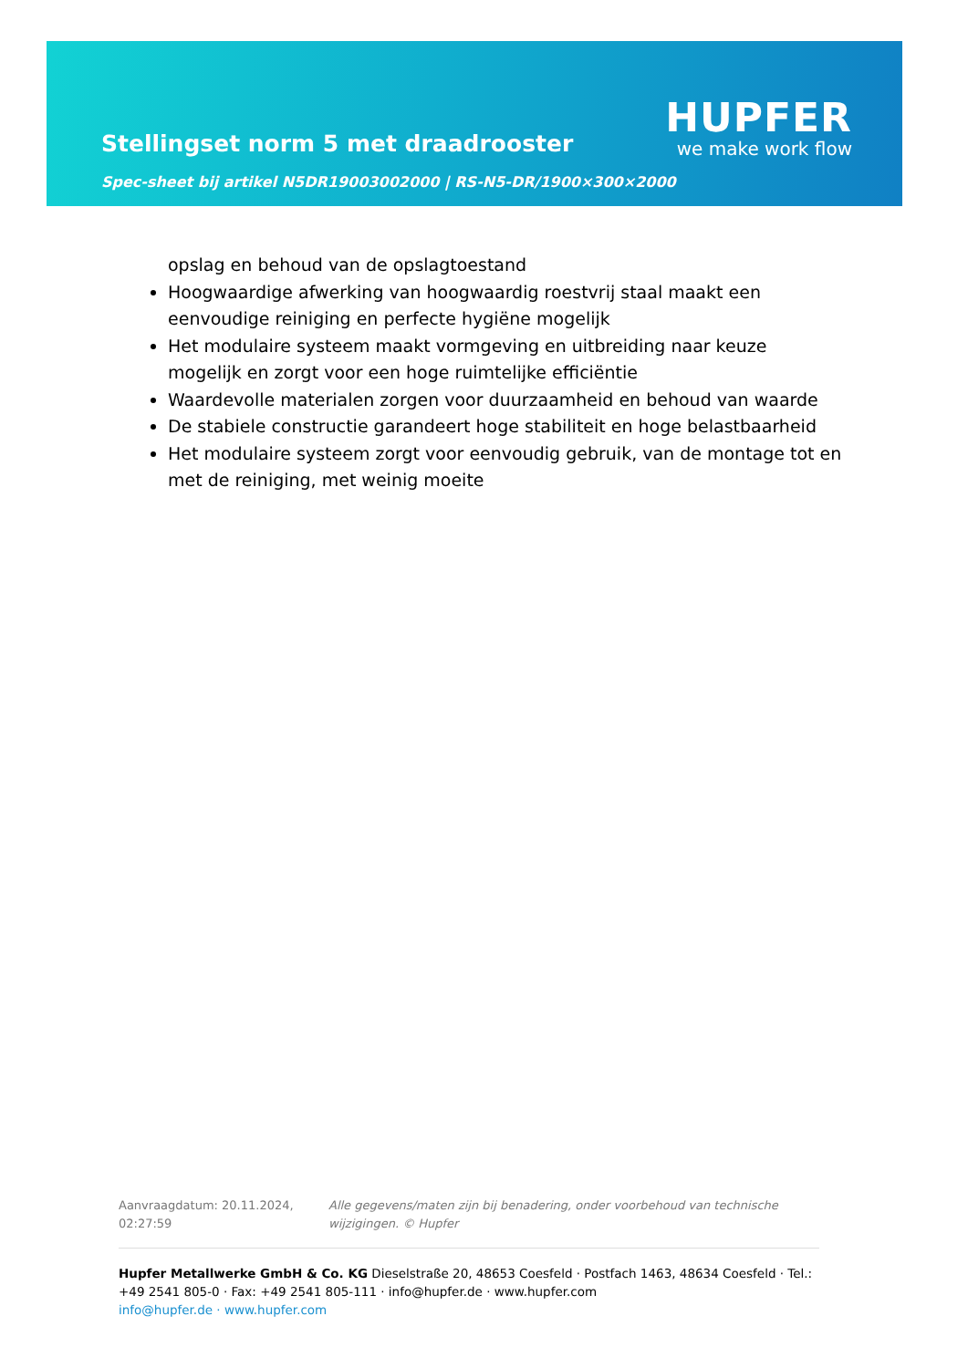Stellingset norm 5 met draadrooster
Spec-sheet bij artikel N5DR19003002000 | RS-N5-DR/1900×300×2000
HUPFER
we make work flow
opslag en behoud van de opslagtoestand
Hoogwaardige afwerking van hoogwaardig roestvrij staal maakt een eenvoudige reiniging en perfecte hygiëne mogelijk
Het modulaire systeem maakt vormgeving en uitbreiding naar keuze mogelijk en zorgt voor een hoge ruimtelijke efficiëntie
Waardevolle materialen zorgen voor duurzaamheid en behoud van waarde
De stabiele constructie garandeert hoge stabiliteit en hoge belastbaarheid
Het modulaire systeem zorgt voor eenvoudig gebruik, van de montage tot en met de reiniging, met weinig moeite
Aanvraagdatum: 20.11.2024, 02:27:59
Alle gegevens/maten zijn bij benadering, onder voorbehoud van technische wijzigingen. © Hupfer
Hupfer Metallwerke GmbH & Co. KG Dieselstraße 20, 48653 Coesfeld · Postfach 1463, 48634 Coesfeld · Tel.: +49 2541 805-0 · Fax: +49 2541 805-111 · info@hupfer.de · www.hupfer.com
info@hupfer.de · www.hupfer.com